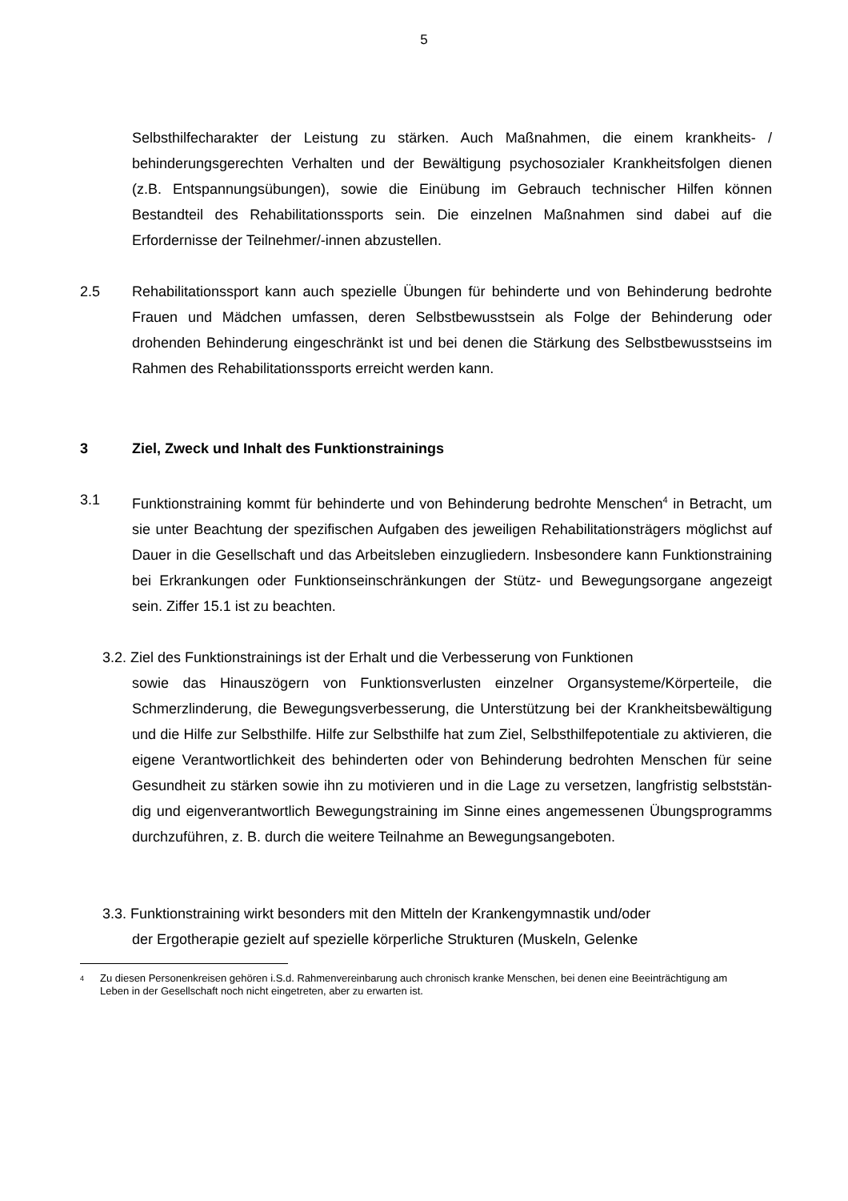5
Selbsthilfecharakter der Leistung zu stärken. Auch Maßnahmen, die einem krank­heits- / behinderungsgerechten Verhalten und der Bewältigung psychosozialer Krankheitsfolgen dienen (z.B. Entspannungsübungen), sowie die Einübung im Ge­brauch technischer Hilfen können Bestandteil des Rehabilitationssports sein. Die einzelnen Maßnahmen sind dabei auf die Erfordernisse der Teilnehmer/-innen ab­zustellen.
2.5 Rehabilitationssport kann auch spezielle Übungen für behinderte und von Behinde­rung bedrohte Frauen und Mädchen umfassen, deren Selbstbewusstsein als Folge der Behinderung oder drohenden Behinderung eingeschränkt ist und bei denen die Stärkung des Selbstbewusstseins im Rahmen des Rehabilitationssports erreicht werden kann.
3 Ziel, Zweck und Inhalt des Funktionstrainings
3.1 Funktionstraining kommt für behinderte und von Behinderung bedrohte Menschen<sup>4</sup> in Betracht, um sie unter Beachtung der spezifischen Aufgaben des jeweiligen Re­habilitationsträgers möglichst auf Dauer in die Gesellschaft und das Arbeitsleben einzugliedern. Insbesondere kann Funktionstraining bei Erkrankungen oder Funkti­onseinschränkungen der Stütz- und Bewegungsorgane angezeigt sein. Ziffer 15.1 ist zu beachten.
3.2. Ziel des Funktionstrainings ist der Erhalt und die Verbesserung von Funktionen
sowie das Hinauszögern von Funktionsverlusten einzelner Organsyste­me/Körperteile, die Schmerzlinderung, die Bewegungsverbesserung, die Unterstüt­zung bei der Krankheitsbewältigung und die Hilfe zur Selbsthilfe. Hilfe zur Selbsthil­fe hat zum Ziel, Selbsthilfepotentiale zu aktivieren, die eigene Verantwortlichkeit des behinderten oder von Behinderung bedrohten Menschen für seine Gesundheit zu stärken sowie ihn zu motivieren und in die Lage zu versetzen, langfristig selbststän­dig und eigenverantwortlich Bewegungstraining im Sinne eines angemessenen Übungsprogramms durchzuführen, z. B. durch die weitere Teilnahme an Bewe­gungsangeboten.
3.3. Funktionstraining wirkt besonders mit den Mitteln der Krankengymnastik und/oder
der Ergotherapie gezielt auf spezielle körperliche Strukturen (Muskeln, Gelenke
<sup>4</sup> Zu diesen Personenkreisen gehören i.S.d. Rahmenvereinbarung auch chronisch kranke Menschen, bei denen eine Beeinträchtigung am Leben in der Gesellschaft noch nicht eingetreten, aber zu erwarten ist.